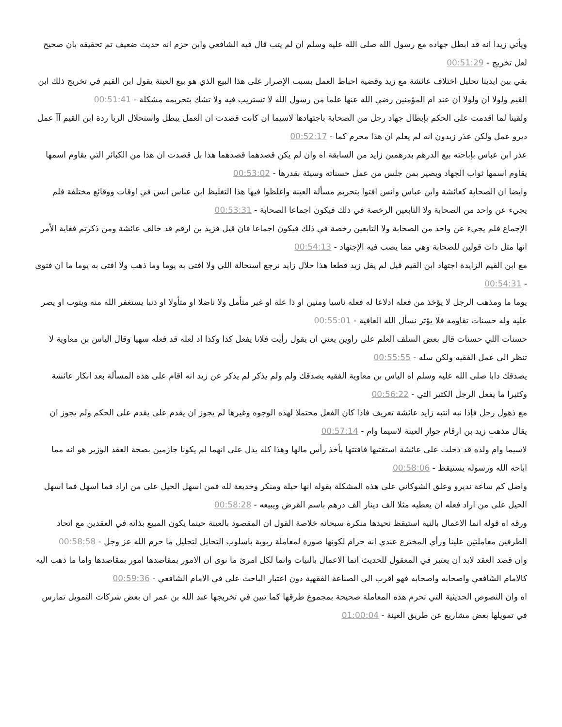ويأتي زيدا انه قد ابطل جهاده مع رسول الله صلى الله عليه وسلم ان لم يتب قال فيه الشافعي وابن حزم انه حديث ضعيف تم تحقيقه بان صحيح لعل تخريج - 00:51:29
بقي بين ايدينا تحليل اختلاف عائشة مع زيد وقضية احباط العمل بسبب الإصرار على هذا البيع الذي هو بيع العينة يقول ابن القيم في تخريج ذلك ابن القيم ولولا ان ولولا ان عند ام المؤمنين رضي الله عنها علما من رسول الله لا تستريب فيه ولا تشك بتحريمه مشكلة - 00:51:41
ولقينا لما اقدمت على الحكم بإبطال جهاد رجل من الصحابة باجتهادها لاسيما ان كانت قصدت ان العمل يبطل واستحلال الربا ردة ابن القيم آآ عمل ديرو عمل ولكن عذر زيدون انه لم يعلم ان هذا محرم كما - 00:52:17
عذر ابن عباس بإباحته بيع الدرهم بدرهمين زايد من السابقة اه وان لم يكن قصدهما قصدهما هذا بل قصدت ان هذا من الكبائر التي يقاوم اسمها يقاوم اسمها ثواب الجهاد ويصير بمن جلس من عمل حسناته وسيئة بقدرها - 00:53:02
وايضا ان الصحابة كعائشة وابن عباس وانس افتوا بتحريم مسألة العينة واغلظوا فيها هذا التغليظ ابن عباس انس في اوقات ووقائع مختلفة فلم يجيء عن واحد من الصحابة ولا التابعين الرخصة في ذلك فيكون اجماعا الصحابة - 00:53:31
الإجماع فلم يجيء عن واحد من الصحابة ولا التابعين رخصة في ذلك فيكون اجماعا فان قيل فزيد بن ارقم قد خالف عائشة ومن ذكرتم فغاية الأمر انها مثل ذات قولين للصحابة وهي مما يصب فيه الإجتهاد - 00:54:13
مع ابن القيم الزايدة اجتهاد ابن القيم قيل لم يقل زيد قطعا هذا حلال زايد نرجع استحالة اللي ولا افتى به يوما وما ذهب ولا افتى به يوما ما ان فتوى - 00:54:31
يوما ما ومذهب الرجل لا يؤخذ من فعله ادلاعا له فعله ناسيا ومنين او ذا علة او غير متأمل ولا ناضلا او متأولا او ذنبا يستغفر الله منه ويتوب او يصر عليه وله حسنات تقاومه فلا يؤثر نسأل الله العافية - 00:55:01
حسنات اللي حسنات قال بعض السلف العلم على راوين يعني ان يقول رأيت فلانا يفعل كذا وكذا اذ لعله قد فعله سهيا وقال الياس بن معاوية لا تنظر الى عمل الفقيه ولكن سله - 00:55:55
يصدقك دابا صلى الله عليه وسلم اه الياس بن معاوية الفقيه يصدقك ولم ولم يذكر لم يذكر عن زيد انه اقام على هذه المسألة بعد انكار عائشة وكثيرا ما يفعل الرجل الكثير التي - 00:56:22
مع ذهول رجل فإذا نبه انتبه زايد عائشة تعريف فاذا كان الفعل محتملا لهذه الوجوه وغيرها لم يجوز ان يقدم على يقدم على الحكم ولم يجوز ان يقال مذهب زيد بن ارقام جواز العينة لاسيما وام - 00:57:14
لاسيما وام ولده قد دخلت على عائشة استفتيها فافتتها بأخذ رأس مالها وهذا كله يدل على انهما لم يكونا جازمين بصحة العقد الوزير هو انه مما اباحه الله ورسوله يستيقظ - 00:58:06
واصل كم ساعة نديرو وعلق الشوكاني على هذه المشكلة بقوله انها حيلة ومنكر وخديعة لله فمن اسهل الحيل على من اراد فما اسهل فما اسهل الحيل على من اراد فعله ان يعطيه مثلا الف دينار الف درهم باسم القرض ويبيعه - 00:58:28
ورقه اه قوله انما الاعمال بالنية استيقظ نحيدها منكرة سبحانه خلاصة القول ان المقصود بالعينة حينما يكون المبيع بذاته في العقدين مع اتحاد الطرفين معاملتين علينا ورأي المخترع عندي انه حرام لكونها صورة لمعاملة ربوية باسلوب التحايل لتحليل ما حرم الله عز وجل - 00:58:58
وان قصد العقد لابد ان يعتبر في المعقول للحديث انما الاعمال بالنيات وانما لكل امرئ ما نوى ان الامور بمقاصدها امور بمقاصدها واما ما ذهب اليه كالامام الشافعي واصحابه واصحابه فهو اقرب الى الصناعة الفقهية دون اعتبار الباحث على في الامام الشافعي - 00:59:36
اه وان النصوص الحديثية التي تحرم هذه المعاملة صحيحة بمجموع طرقها كما تبين في تخريجها عبد الله بن عمر ان بعض شركات التمويل تمارس في تمويلها بعض مشاريع عن طريق العينة - 01:00:04